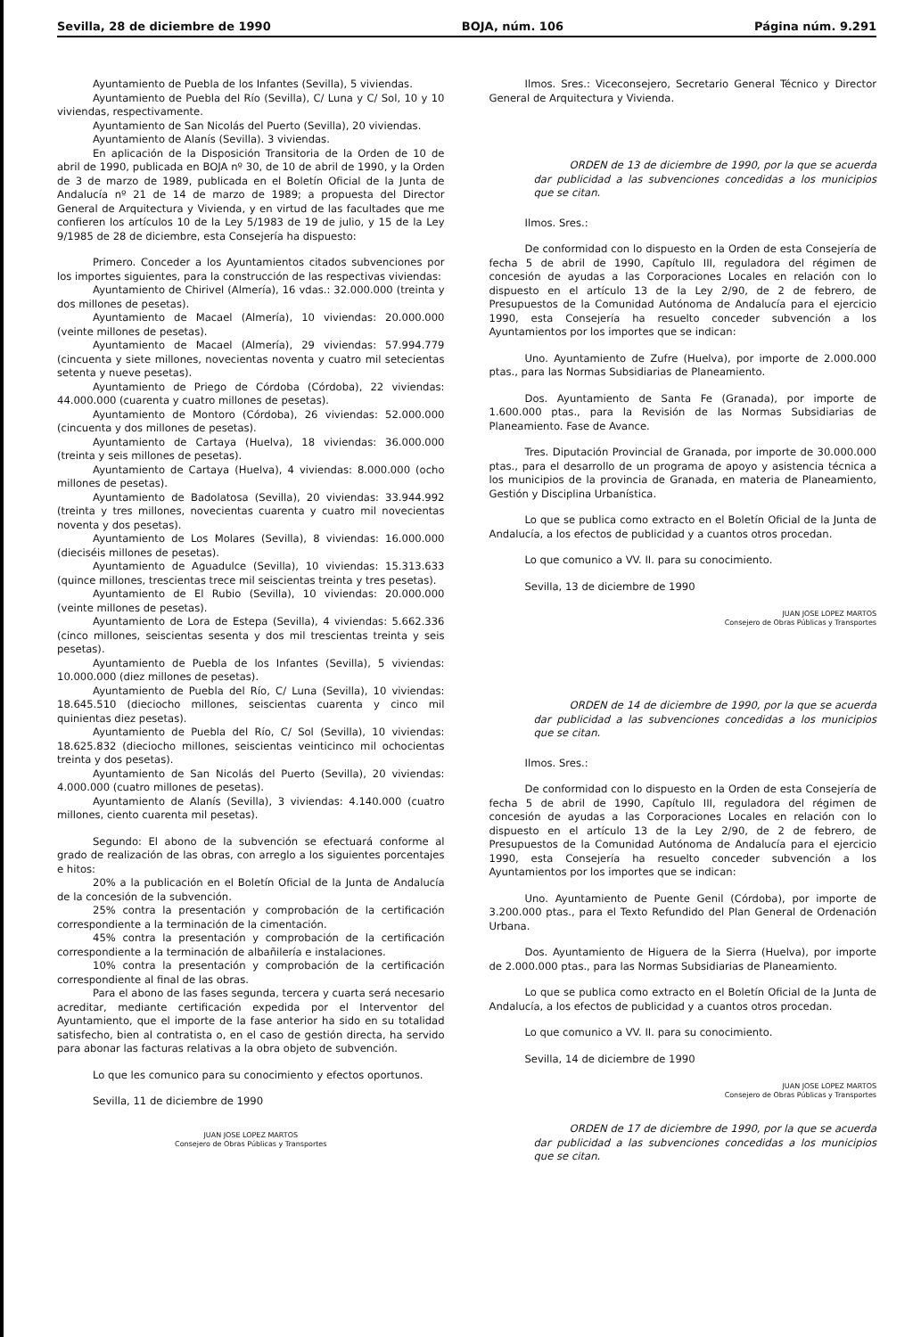Sevilla, 28 de diciembre de 1990 BOJA, núm. 106 Página núm. 9.291
Ayuntamiento de Puebla de los Infantes (Sevilla), 5 viviendas.
Ayuntamiento de Puebla del Río (Sevilla), C/ Luna y C/ Sol, 10 y 10 viviendas, respectivamente.
Ayuntamiento de San Nicolás del Puerto (Sevilla), 20 viviendas.
Ayuntamiento de Alanís (Sevilla). 3 viviendas.
En aplicación de la Disposición Transitoria de la Orden de 10 de abril de 1990, publicada en BOJA nº 30, de 10 de abril de 1990, y la Orden de 3 de marzo de 1989, publicada en el Boletín Oficial de la Junta de Andalucía nº 21 de 14 de marzo de 1989; a propuesta del Director General de Arquitectura y Vivienda, y en virtud de las facultades que me confieren los artículos 10 de la Ley 5/1983 de 19 de julio, y 15 de la Ley 9/1985 de 28 de diciembre, esta Consejería ha dispuesto:
Primero. Conceder a los Ayuntamientos citados subvenciones por los importes siguientes, para la construcción de las respectivas viviendas:
Ayuntamiento de Chirivel (Almería), 16 vdas.: 32.000.000 (treinta y dos millones de pesetas).
Ayuntamiento de Macael (Almería), 10 viviendas: 20.000.000 (veinte millones de pesetas).
Ayuntamiento de Macael (Almería), 29 viviendas: 57.994.779 (cincuenta y siete millones, novecientas noventa y cuatro mil setecientas setenta y nueve pesetas).
Ayuntamiento de Priego de Córdoba (Córdoba), 22 viviendas: 44.000.000 (cuarenta y cuatro millones de pesetas).
Ayuntamiento de Montoro (Córdoba), 26 viviendas: 52.000.000 (cincuenta y dos millones de pesetas).
Ayuntamiento de Cartaya (Huelva), 18 viviendas: 36.000.000 (treinta y seis millones de pesetas).
Ayuntamiento de Cartaya (Huelva), 4 viviendas: 8.000.000 (ocho millones de pesetas).
Ayuntamiento de Badolatosa (Sevilla), 20 viviendas: 33.944.992 (treinta y tres millones, novecientas cuarenta y cuatro mil novecientas noventa y dos pesetas).
Ayuntamiento de Los Molares (Sevilla), 8 viviendas: 16.000.000 (dieciséis millones de pesetas).
Ayuntamiento de Aguadulce (Sevilla), 10 viviendas: 15.313.633 (quince millones, trescientas trece mil seiscientas treinta y tres pesetas).
Ayuntamiento de El Rubio (Sevilla), 10 viviendas: 20.000.000 (veinte millones de pesetas).
Ayuntamiento de Lora de Estepa (Sevilla), 4 viviendas: 5.662.336 (cinco millones, seiscientas sesenta y dos mil trescientas treinta y seis pesetas).
Ayuntamiento de Puebla de los Infantes (Sevilla), 5 viviendas: 10.000.000 (diez millones de pesetas).
Ayuntamiento de Puebla del Río, C/ Luna (Sevilla), 10 viviendas: 18.645.510 (dieciocho millones, seiscientas cuarenta y cinco mil quinientas diez pesetas).
Ayuntamiento de Puebla del Río, C/ Sol (Sevilla), 10 viviendas: 18.625.832 (dieciocho millones, seiscientas veinticinco mil ochocientas treinta y dos pesetas).
Ayuntamiento de San Nicolás del Puerto (Sevilla), 20 viviendas: 4.000.000 (cuatro millones de pesetas).
Ayuntamiento de Alanís (Sevilla), 3 viviendas: 4.140.000 (cuatro millones, ciento cuarenta mil pesetas).
Segundo: El abono de la subvención se efectuará conforme al grado de realización de las obras, con arreglo a los siguientes porcentajes e hitos:
20% a la publicación en el Boletín Oficial de la Junta de Andalucía de la concesión de la subvención.
25% contra la presentación y comprobación de la certificación correspondiente a la terminación de la cimentación.
45% contra la presentación y comprobación de la certificación correspondiente a la terminación de albañilería e instalaciones.
10% contra la presentación y comprobación de la certificación correspondiente al final de las obras.
Para el abono de las fases segunda, tercera y cuarta será necesario acreditar, mediante certificación expedida por el Interventor del Ayuntamiento, que el importe de la fase anterior ha sido en su totalidad satisfecho, bien al contratista o, en el caso de gestión directa, ha servido para abonar las facturas relativas a la obra objeto de subvención.
Lo que les comunico para su conocimiento y efectos oportunos.
Sevilla, 11 de diciembre de 1990
JUAN JOSE LOPEZ MARTOS
Consejero de Obras Públicas y Transportes
Ilmos. Sres.: Viceconsejero, Secretario General Técnico y Director General de Arquitectura y Vivienda.
ORDEN de 13 de diciembre de 1990, por la que se acuerda dar publicidad a las subvenciones concedidas a los municipios que se citan.
Ilmos. Sres.:
De conformidad con lo dispuesto en la Orden de esta Consejería de fecha 5 de abril de 1990, Capítulo III, reguladora del régimen de concesión de ayudas a las Corporaciones Locales en relación con lo dispuesto en el artículo 13 de la Ley 2/90, de 2 de febrero, de Presupuestos de la Comunidad Autónoma de Andalucía para el ejercicio 1990, esta Consejería ha resuelto conceder subvención a los Ayuntamientos por los importes que se indican:
Uno. Ayuntamiento de Zufre (Huelva), por importe de 2.000.000 ptas., para las Normas Subsidiarias de Planeamiento.
Dos. Ayuntamiento de Santa Fe (Granada), por importe de 1.600.000 ptas., para la Revisión de las Normas Subsidiarias de Planeamiento. Fase de Avance.
Tres. Diputación Provincial de Granada, por importe de 30.000.000 ptas., para el desarrollo de un programa de apoyo y asistencia técnica a los municipios de la provincia de Granada, en materia de Planeamiento, Gestión y Disciplina Urbanística.
Lo que se publica como extracto en el Boletín Oficial de la Junta de Andalucía, a los efectos de publicidad y a cuantos otros procedan.
Lo que comunico a VV. II. para su conocimiento.
Sevilla, 13 de diciembre de 1990
JUAN JOSE LOPEZ MARTOS
Consejero de Obras Públicas y Transportes
ORDEN de 14 de diciembre de 1990, por la que se acuerda dar publicidad a las subvenciones concedidas a los municipios que se citan.
Ilmos. Sres.:
De conformidad con lo dispuesto en la Orden de esta Consejería de fecha 5 de abril de 1990, Capítulo III, reguladora del régimen de concesión de ayudas a las Corporaciones Locales en relación con lo dispuesto en el artículo 13 de la Ley 2/90, de 2 de febrero, de Presupuestos de la Comunidad Autónoma de Andalucía para el ejercicio 1990, esta Consejería ha resuelto conceder subvención a los Ayuntamientos por los importes que se indican:
Uno. Ayuntamiento de Puente Genil (Córdoba), por importe de 3.200.000 ptas., para el Texto Refundido del Plan General de Ordenación Urbana.
Dos. Ayuntamiento de Higuera de la Sierra (Huelva), por importe de 2.000.000 ptas., para las Normas Subsidiarias de Planeamiento.
Lo que se publica como extracto en el Boletín Oficial de la Junta de Andalucía, a los efectos de publicidad y a cuantos otros procedan.
Lo que comunico a VV. II. para su conocimiento.
Sevilla, 14 de diciembre de 1990
JUAN JOSE LOPEZ MARTOS
Consejero de Obras Públicas y Transportes
ORDEN de 17 de diciembre de 1990, por la que se acuerda dar publicidad a las subvenciones concedidas a los municipios que se citan.